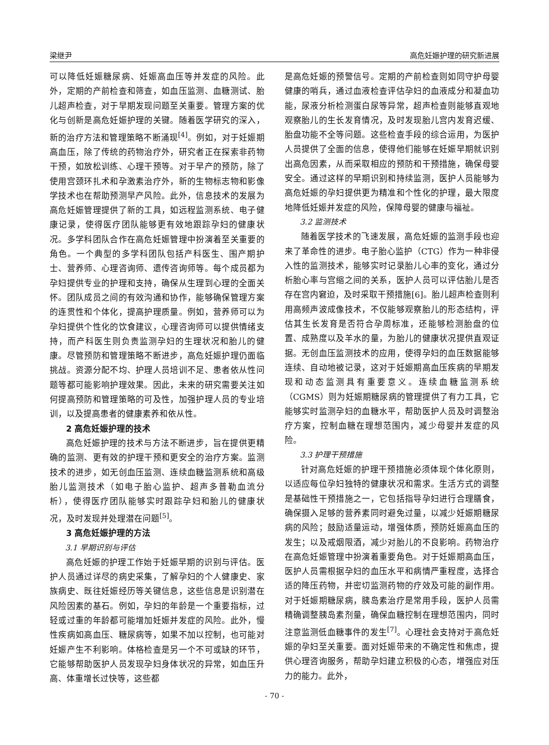梁继尹 高危妊娠护理的研究新进展
可以降低妊娠糖尿病、妊娠高血压等并发症的风险。此外，定期的产前检查和筛查，如血压监测、血糖测试、胎儿超声检查，对于早期发现问题至关重要。管理方案的优化与创新是高危妊娠护理的关键。随着医学研究的深入，新的治疗方法和管理策略不断涌现<sup>[4]</sup>。例如，对于妊娠期高血压，除了传统的药物治疗外，研究者正在探索非药物干预，如放松训练、心理干预等。对于早产的预防，除了使用宫颈环扎术和孕激素治疗外，新的生物标志物和影像学技术也在帮助预测早产风险。此外，信息技术的发展为高危妊娠管理提供了新的工具，如远程监测系统、电子健康记录，使得医疗团队能够更有效地跟踪孕妇的健康状况。多学科团队合作在高危妊娠管理中扮演着至关重要的角色。一个典型的多学科团队包括产科医生、围产期护士、营养师、心理咨询师、遗传咨询师等。每个成员都为孕妇提供专业的护理和支持，确保从生理到心理的全面关怀。团队成员之间的有效沟通和协作，能够确保管理方案的连贯性和个体化，提高护理质量。例如，营养师可以为孕妇提供个性化的饮食建议，心理咨询师可以提供情绪支持，而产科医生则负责监测孕妇的生理状况和胎儿的健康。尽管预防和管理策略不断进步，高危妊娠护理仍面临挑战。资源分配不均、护理人员培训不足、患者依从性问题等都可能影响护理效果。因此，未来的研究需要关注如何提高预防和管理策略的可及性，加强护理人员的专业培训，以及提高患者的健康素养和依从性。
2 高危妊娠护理的技术
高危妊娠护理的技术与方法不断进步，旨在提供更精确的监测、更有效的护理干预和更安全的治疗方案。监测技术的进步，如无创血压监测、连续血糖监测系统和高级胎儿监测技术（如电子胎心监护、超声多普勒血流分析），使得医疗团队能够实时跟踪孕妇和胎儿的健康状况，及时发现并处理潜在问题<sup>[5]</sup>。
3 高危妊娠护理的方法
3.1 早期识别与评估
高危妊娠的护理工作始于妊娠早期的识别与评估。医护人员通过详尽的病史采集，了解孕妇的个人健康史、家族病史、既往妊娠经历等关键信息，这些信息是识别潜在风险因素的基石。例如，孕妇的年龄是一个重要指标，过轻或过重的年龄都可能增加妊娠并发症的风险。此外，慢性疾病如高血压、糖尿病等，如果不加以控制，也可能对妊娠产生不利影响。体格检查是另一个不可或缺的环节，它能够帮助医护人员发现孕妇身体状况的异常，如血压升高、体重增长过快等，这些都
是高危妊娠的预警信号。定期的产前检查则如同守护母婴健康的哨兵，通过血液检查评估孕妇的血液成分和凝血功能，尿液分析检测蛋白尿等异常，超声检查则能够直观地观察胎儿的生长发育情况，及时发现胎儿宫内发育迟缓、胎盘功能不全等问题。这些检查手段的综合运用，为医护人员提供了全面的信息，使得他们能够在妊娠早期就识别出高危因素，从而采取相应的预防和干预措施，确保母婴安全。通过这样的早期识别和持续监测，医护人员能够为高危妊娠的孕妇提供更为精准和个性化的护理，最大限度地降低妊娠并发症的风险，保障母婴的健康与福祉。
3.2 监测技术
随着医学技术的飞速发展，高危妊娠的监测手段也迎来了革命性的进步。电子胎心监护（CTG）作为一种非侵入性的监测技术，能够实时记录胎儿心率的变化，通过分析胎心率与宫缩之间的关系，医护人员可以评估胎儿是否存在宫内窘迫，及时采取干预措施[6]。胎儿超声检查则利用高频声波成像技术，不仅能够观察胎儿的形态结构，评估其生长发育是否符合孕周标准，还能够检测胎盘的位置、成熟度以及羊水的量，为胎儿的健康状况提供直观证据。无创血压监测技术的应用，使得孕妇的血压数据能够连续、自动地被记录，这对于妊娠期高血压疾病的早期发现和动态监测具有重要意义。连续血糖监测系统（CGMS）则为妊娠期糖尿病的管理提供了有力工具，它能够实时监测孕妇的血糖水平，帮助医护人员及时调整治疗方案，控制血糖在理想范围内，减少母婴并发症的风险。
3.3 护理干预措施
针对高危妊娠的护理干预措施必须体现个体化原则，以适应每位孕妇独特的健康状况和需求。生活方式的调整是基础性干预措施之一，它包括指导孕妇进行合理膳食，确保摄入足够的营养素同时避免过量，以减少妊娠期糖尿病的风险；鼓励适量运动，增强体质，预防妊娠高血压的发生；以及戒烟限酒，减少对胎儿的不良影响。药物治疗在高危妊娠管理中扮演着重要角色。对于妊娠期高血压，医护人员需根据孕妇的血压水平和病情严重程度，选择合适的降压药物，并密切监测药物的疗效及可能的副作用。对于妊娠期糖尿病，胰岛素治疗是常用手段，医护人员需精确调整胰岛素剂量，确保血糖控制在理想范围内，同时注意监测低血糖事件的发生<sup>[7]</sup>。心理社会支持对于高危妊娠的孕妇至关重要。面对妊娠带来的不确定性和焦虑，提供心理咨询服务，帮助孕妇建立积极的心态，增强应对压力的能力。此外，
- 70 -